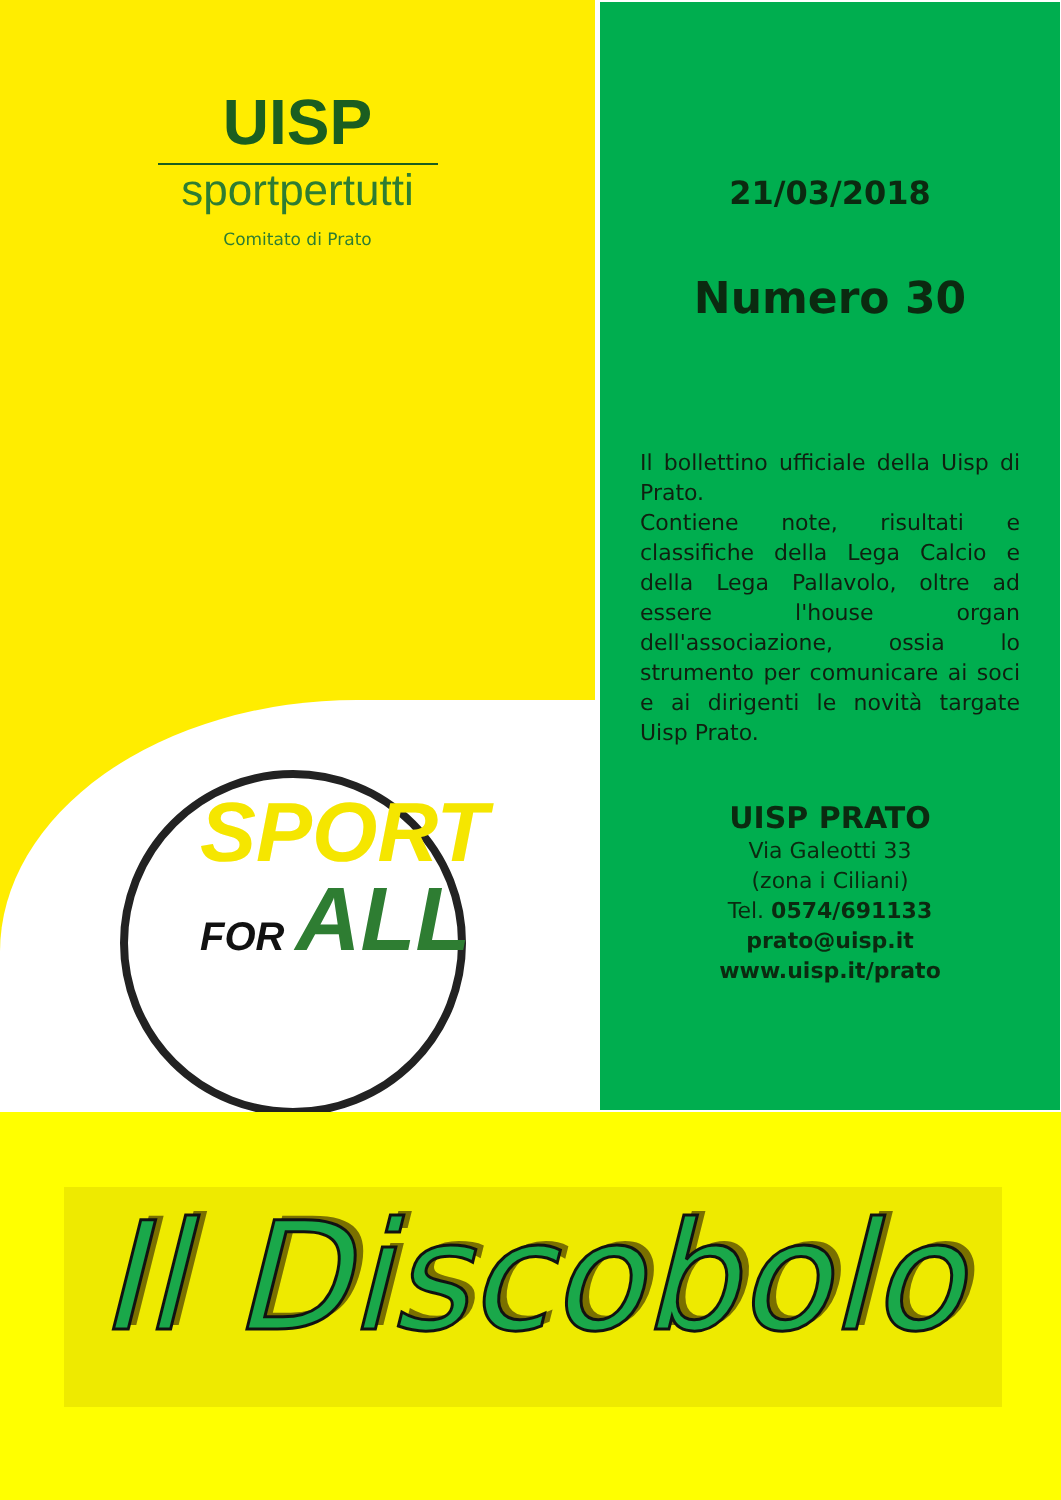UISP
sportpertutti
Comitato di Prato
SPORT
FOR ALL
21/03/2018
Numero 30
Il bollettino ufficiale della Uisp di Prato.
Contiene note, risultati e classifiche della Lega Calcio e della Lega Pallavolo, oltre ad essere l'house organ dell'associazione, ossia lo strumento per comunicare ai soci e ai dirigenti le novità targate Uisp Prato.
UISP PRATO
Via Galeotti 33
(zona i Ciliani)
Tel. 0574/691133
prato@uisp.it
www.uisp.it/prato
Il Discobolo